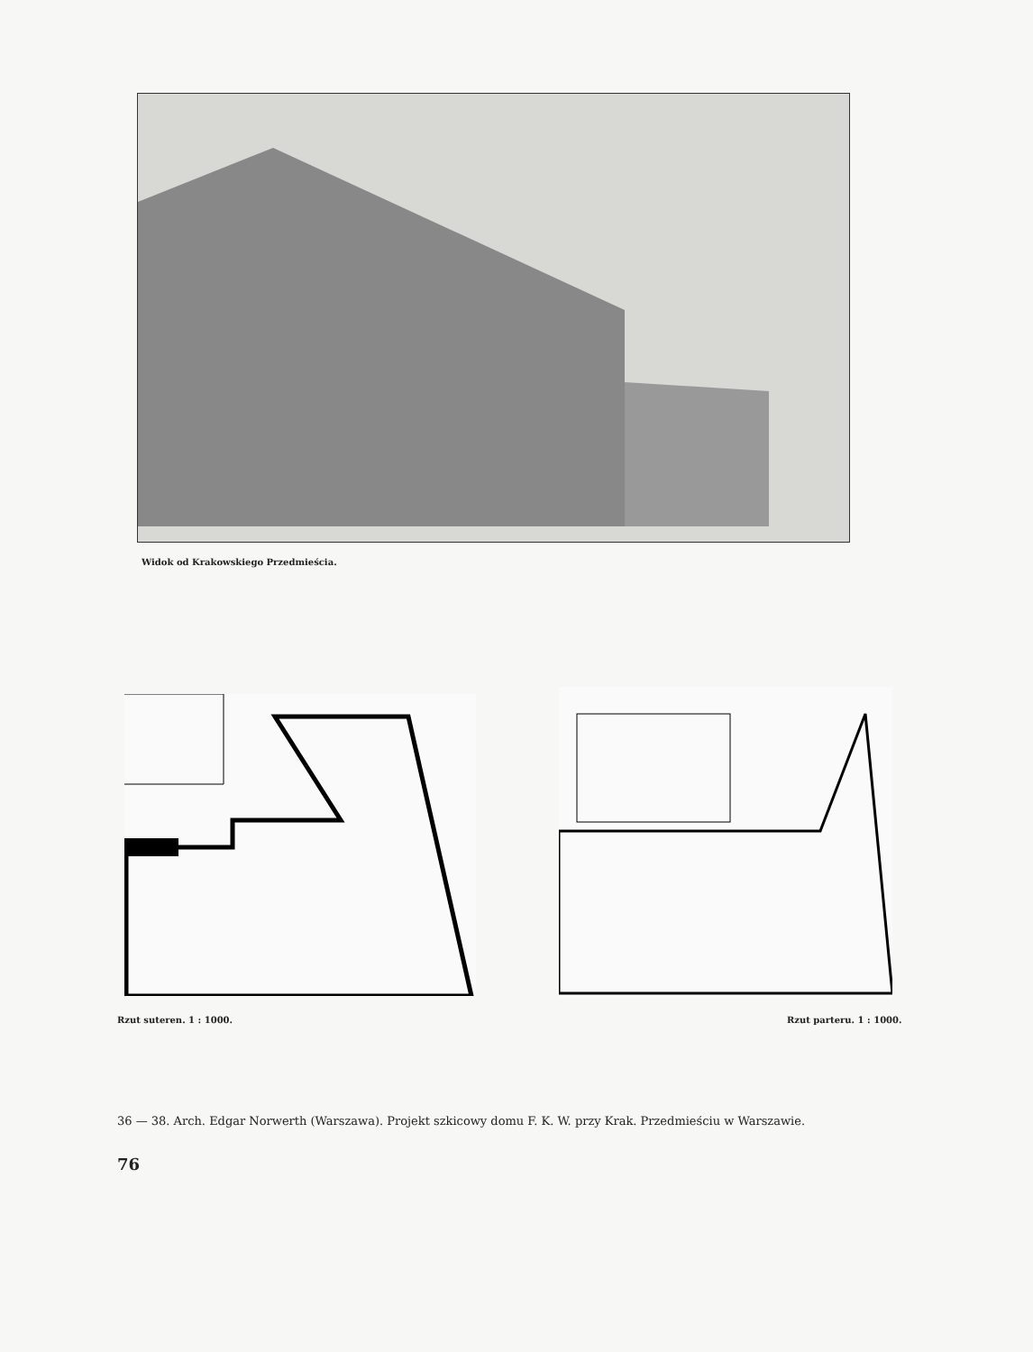Widok od Krakowskiego Przedmieścia.
Rzut suteren. 1 : 1000. Rzut parteru. 1 : 1000.
36 — 38. Arch. Edgar Norwerth (Warszawa). Projekt szkicowy domu F. K. W. przy Krak. Przedmieściu w Warszawie.
76